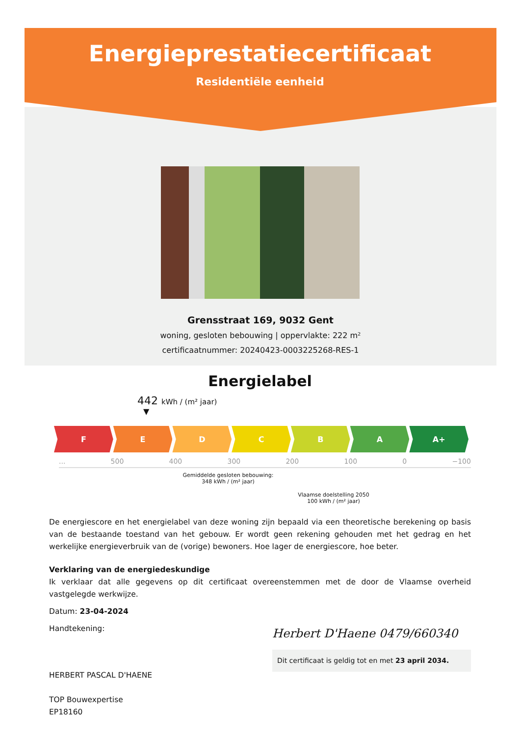Energieprestatiecertificaat
Residentiële eenheid
Grensstraat 169, 9032 Gent
woning, gesloten bebouwing | oppervlakte: 222 m²
certificaatnummer: 20240423-0003225268-RES-1
Energielabel
442 kWh / (m² jaar)
▼
F E D C B A A+
... 500 400 300 200 100 0 −100
Gemiddelde gesloten bebouwing:
348 kWh / (m² jaar)
Vlaamse doelstelling 2050
100 kWh / (m² jaar)
De energiescore en het energielabel van deze woning zijn bepaald via een theoretische berekening op basis van de bestaande toestand van het gebouw. Er wordt geen rekening gehouden met het gedrag en het werkelijke energieverbruik van de (vorige) bewoners. Hoe lager de energiescore, hoe beter.
Verklaring van de energiedeskundige
Ik verklaar dat alle gegevens op dit certificaat overeenstemmen met de door de Vlaamse overheid vastgelegde werkwijze.
Datum: 23-04-2024
Handtekening:
HERBERT PASCAL D'HAENE
TOP Bouwexpertise
EP18160
Herbert D'Haene 0479/660340
Dit certificaat is geldig tot en met 23 april 2034.